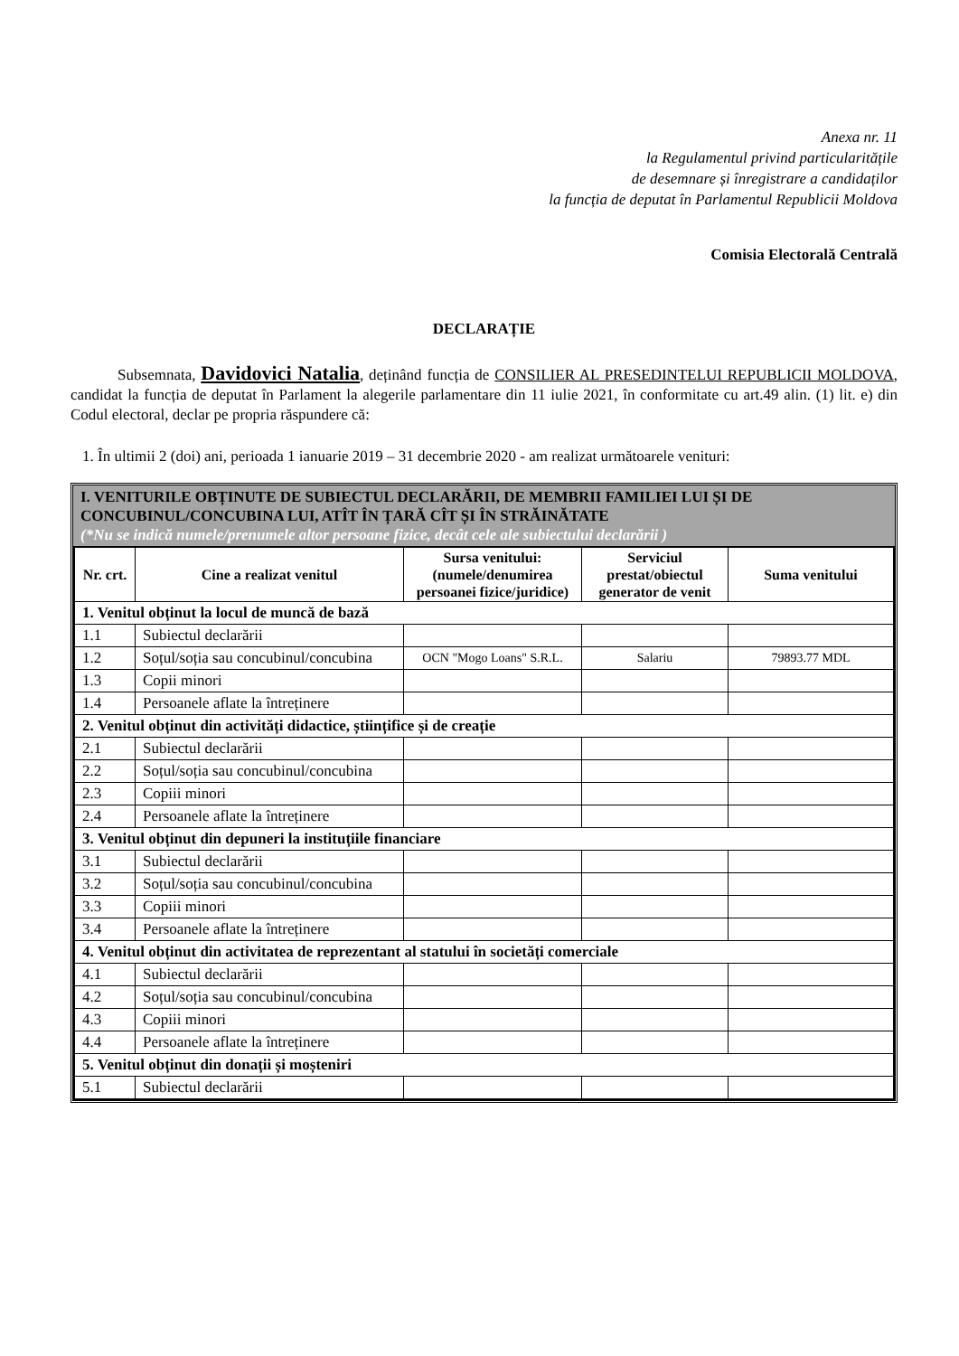Anexa nr. 11
la Regulamentul privind particularitățile
de desemnare și înregistrare a candidaților
la funcția de deputat în Parlamentul Republicii Moldova
Comisia Electorală Centrală
DECLARAȚIE
Subsemnata, Davidovici Natalia, deținând funcția de CONSILIER AL PRESEDINTELUI REPUBLICII MOLDOVA, candidat la funcția de deputat în Parlament la alegerile parlamentare din 11 iulie 2021, în conformitate cu art.49 alin. (1) lit. e) din Codul electoral, declar pe propria răspundere că:
1. În ultimii 2 (doi) ani, perioada 1 ianuarie 2019 – 31 decembrie 2020 - am realizat următoarele venituri:
I. VENITURILE OBȚINUTE DE SUBIECTUL DECLARĂRII, DE MEMBRII FAMILIEI LUI ȘI DE CONCUBINUL/CONCUBINA LUI, ATÎT ÎN ȚARĂ CÎT ȘI ÎN STRĂINĂTATE
(*Nu se indică numele/prenumele altor persoane fizice, decât cele ale subiectului declarării )
| Nr. crt. | Cine a realizat venitul | Sursa venitului: (numele/denumirea persoanei fizice/juridice) | Serviciul prestat/obiectul generator de venit | Suma venitului |
| --- | --- | --- | --- | --- |
| 1. Venitul obținut la locul de muncă de bază | | | | |
| 1.1 | Subiectul declarării | | | |
| 1.2 | Soțul/soția sau concubinul/concubina | OCN "Mogo Loans" S.R.L. | Salariu | 79893.77 MDL |
| 1.3 | Copii minori | | | |
| 1.4 | Persoanele aflate la întreținere | | | |
| 2. Venitul obținut din activități didactice, științifice și de creație | | | | |
| 2.1 | Subiectul declarării | | | |
| 2.2 | Soțul/soția sau concubinul/concubina | | | |
| 2.3 | Copiii minori | | | |
| 2.4 | Persoanele aflate la întreținere | | | |
| 3. Venitul obținut din depuneri la instituțiile financiare | | | | |
| 3.1 | Subiectul declarării | | | |
| 3.2 | Soțul/soția sau concubinul/concubina | | | |
| 3.3 | Copiii minori | | | |
| 3.4 | Persoanele aflate la întreținere | | | |
| 4. Venitul obținut din activitatea de reprezentant al statului în societăți comerciale | | | | |
| 4.1 | Subiectul declarării | | | |
| 4.2 | Soțul/soția sau concubinul/concubina | | | |
| 4.3 | Copiii minori | | | |
| 4.4 | Persoanele aflate la întreținere | | | |
| 5. Venitul obținut din donații și moșteniri | | | | |
| 5.1 | Subiectul declarării | | | |